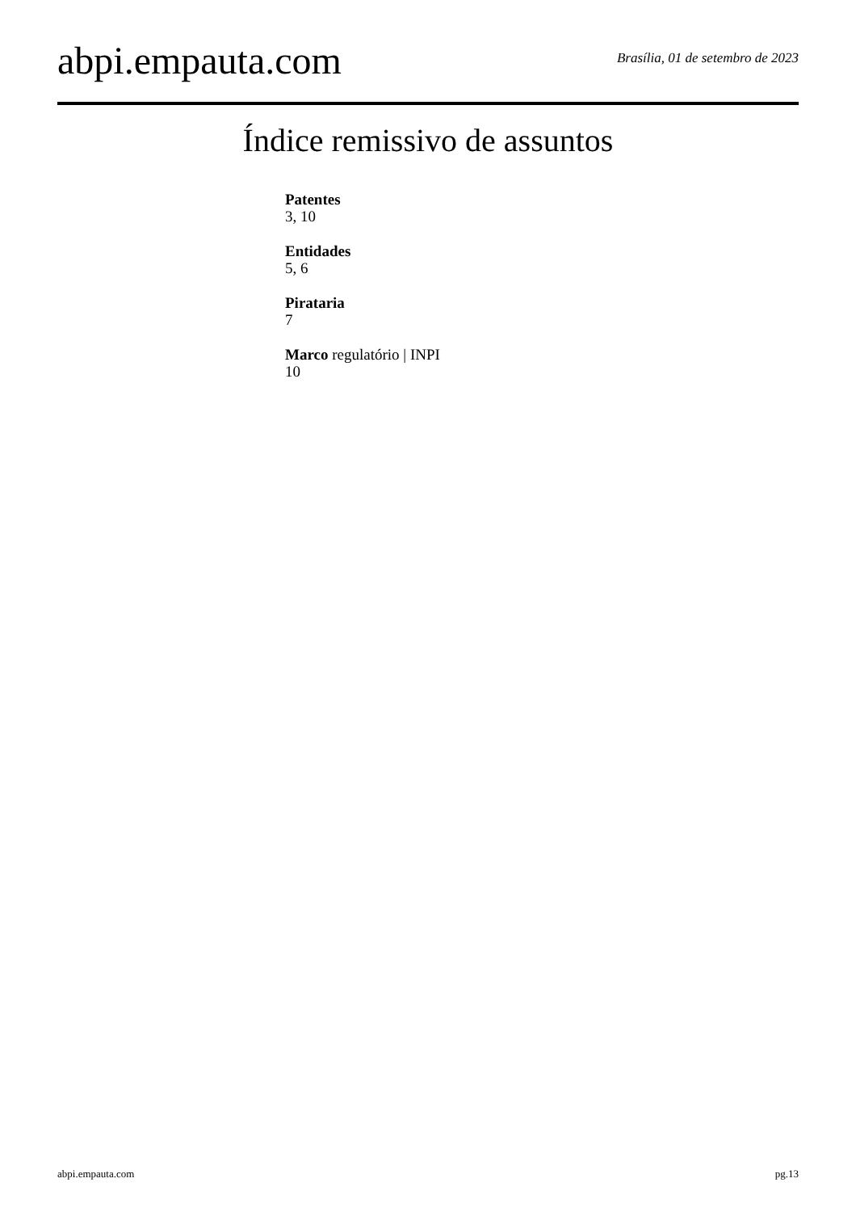abpi.empauta.com Brasília, 01 de setembro de 2023
Índice remissivo de assuntos
Patentes
3, 10
Entidades
5, 6
Pirataria
7
Marco regulatório | INPI
10
abpi.empauta.com pg.13